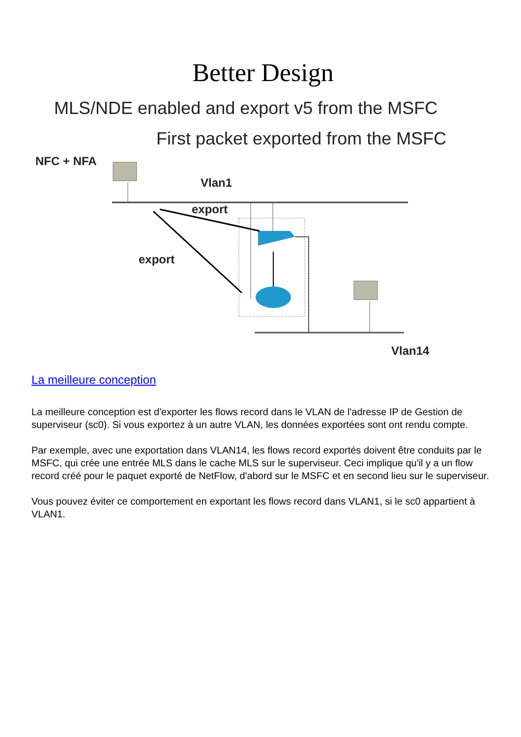Better Design
MLS/NDE enabled and export v5 from the MSFC
First packet exported from the MSFC
NFC + NFA
Vlan1
export
export
Vlan14
La meilleure conception
La meilleure conception est d'exporter les flows record dans le VLAN de l'adresse IP de Gestion de superviseur (sc0). Si vous exportez à un autre VLAN, les données exportées sont ont rendu compte.
Par exemple, avec une exportation dans VLAN14, les flows record exportés doivent être conduits par le MSFC, qui crée une entrée MLS dans le cache MLS sur le superviseur. Ceci implique qu'il y a un flow record créé pour le paquet exporté de NetFlow, d'abord sur le MSFC et en second lieu sur le superviseur.
Vous pouvez éviter ce comportement en exportant les flows record dans VLAN1, si le sc0 appartient à VLAN1.